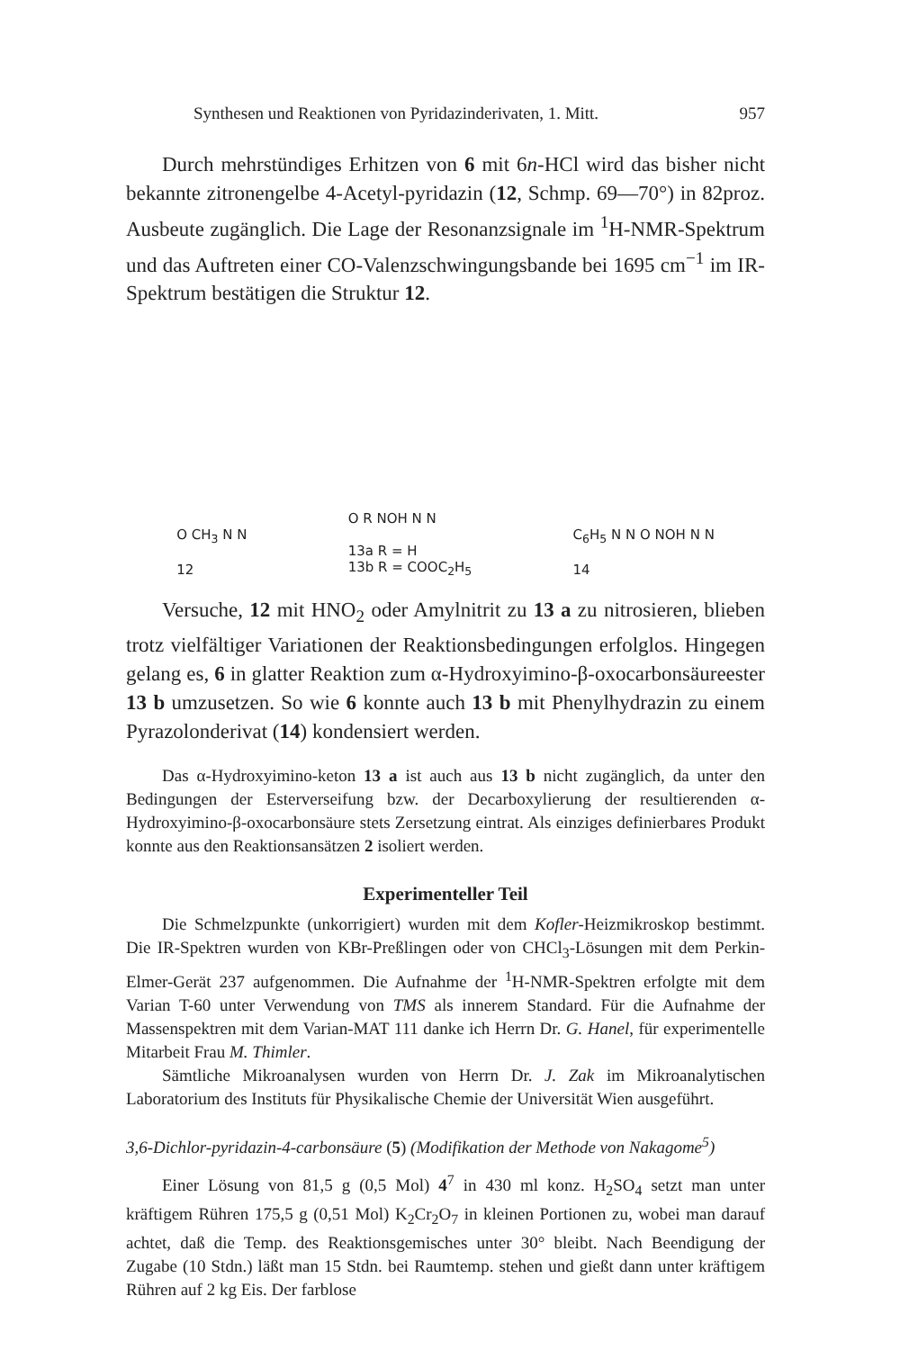Synthesen und Reaktionen von Pyridazinderivaten, 1. Mitt. 957
Durch mehrstündiges Erhitzen von 6 mit 6n-HCl wird das bisher nicht bekannte zitronengelbe 4-Acetyl-pyridazin (12, Schmp. 69—70°) in 82proz. Ausbeute zugänglich. Die Lage der Resonanzsignale im <sup>1</sup>H-NMR-Spektrum und das Auftreten einer CO-Valenzschwingungsbande bei 1695 cm<sup>−1</sup> im IR-Spektrum bestätigen die Struktur 12.
O CH<sub>3</sub> N N
12
O R NOH N N
13a R = H
13b R = COOC<sub>2</sub>H<sub>5</sub>
C<sub>6</sub>H<sub>5</sub> N N O NOH N N
14
Versuche, 12 mit HNO<sub>2</sub> oder Amylnitrit zu 13 a zu nitrosieren, blieben trotz vielfältiger Variationen der Reaktionsbedingungen erfolglos. Hingegen gelang es, 6 in glatter Reaktion zum α-Hydroxyimino-β-oxocarbonsäureester 13 b umzusetzen. So wie 6 konnte auch 13 b mit Phenylhydrazin zu einem Pyrazolonderivat (14) kondensiert werden.
Das α-Hydroxyimino-keton 13 a ist auch aus 13 b nicht zugänglich, da unter den Bedingungen der Esterverseifung bzw. der Decarboxylierung der resultierenden α-Hydroxyimino-β-oxocarbonsäure stets Zersetzung eintrat. Als einziges definierbares Produkt konnte aus den Reaktionsansätzen 2 isoliert werden.
Experimenteller Teil
Die Schmelzpunkte (unkorrigiert) wurden mit dem Kofler-Heizmikroskop bestimmt. Die IR-Spektren wurden von KBr-Preßlingen oder von CHCl<sub>3</sub>-Lösungen mit dem Perkin-Elmer-Gerät 237 aufgenommen. Die Aufnahme der <sup>1</sup>H-NMR-Spektren erfolgte mit dem Varian T-60 unter Verwendung von TMS als innerem Standard. Für die Aufnahme der Massenspektren mit dem Varian-MAT 111 danke ich Herrn Dr. G. Hanel, für experimentelle Mitarbeit Frau M. Thimler.
Sämtliche Mikroanalysen wurden von Herrn Dr. J. Zak im Mikroanalytischen Laboratorium des Instituts für Physikalische Chemie der Universität Wien ausgeführt.
3,6-Dichlor-pyridazin-4-carbonsäure (5) (Modifikation der Methode von Nakagome<sup>5</sup>)
Einer Lösung von 81,5 g (0,5 Mol) 4<sup>7</sup> in 430 ml konz. H<sub>2</sub>SO<sub>4</sub> setzt man unter kräftigem Rühren 175,5 g (0,51 Mol) K<sub>2</sub>Cr<sub>2</sub>O<sub>7</sub> in kleinen Portionen zu, wobei man darauf achtet, daß die Temp. des Reaktionsgemisches unter 30° bleibt. Nach Beendigung der Zugabe (10 Stdn.) läßt man 15 Stdn. bei Raumtemp. stehen und gießt dann unter kräftigem Rühren auf 2 kg Eis. Der farblose